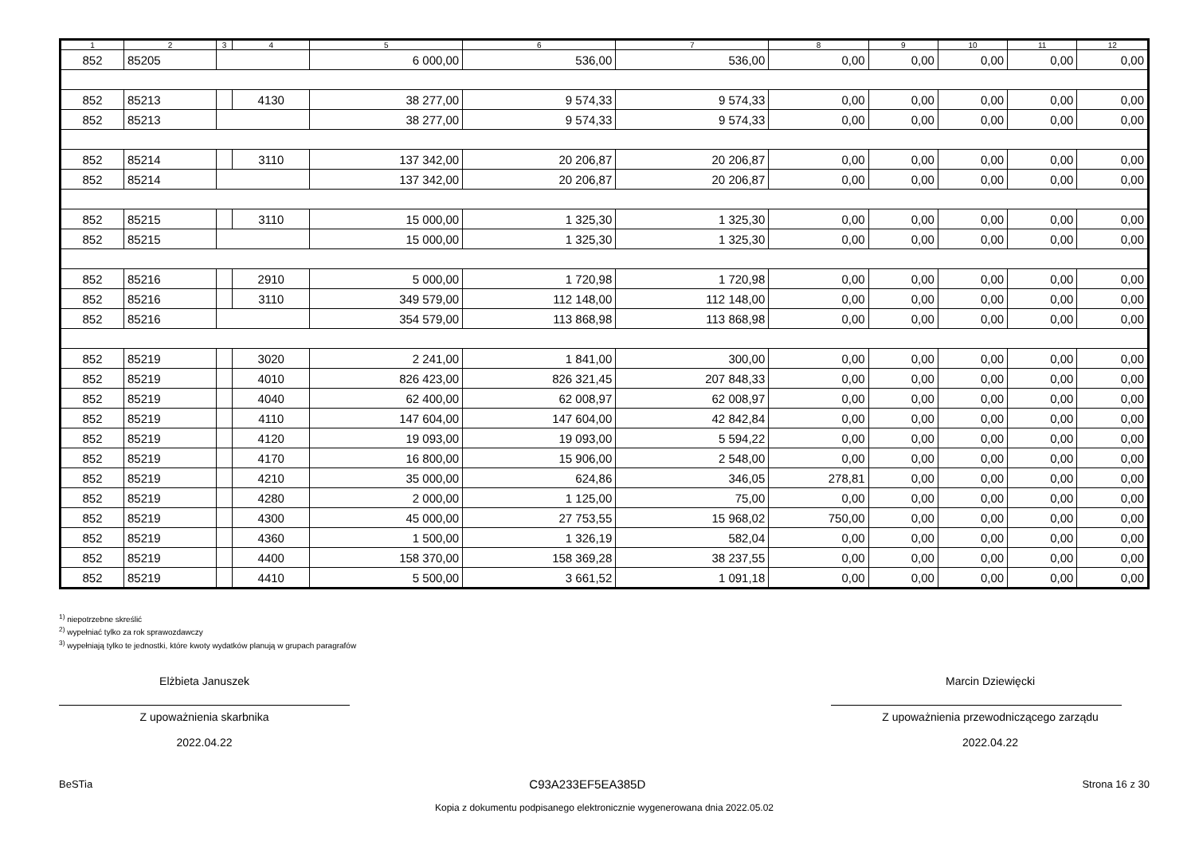| 1 | 2 | 3 | 4 | 5 | 6 | 7 | 8 | 9 | 10 | 11 | 12 |
| --- | --- | --- | --- | --- | --- | --- | --- | --- | --- | --- | --- |
| 852 | 85205 | | | 6 000,00 | 536,00 | 536,00 | 0,00 | 0,00 | 0,00 | 0,00 | 0,00 |
| 852 | 85213 | | 4130 | 38 277,00 | 9 574,33 | 9 574,33 | 0,00 | 0,00 | 0,00 | 0,00 | 0,00 |
| 852 | 85213 | | | 38 277,00 | 9 574,33 | 9 574,33 | 0,00 | 0,00 | 0,00 | 0,00 | 0,00 |
| 852 | 85214 | | 3110 | 137 342,00 | 20 206,87 | 20 206,87 | 0,00 | 0,00 | 0,00 | 0,00 | 0,00 |
| 852 | 85214 | | | 137 342,00 | 20 206,87 | 20 206,87 | 0,00 | 0,00 | 0,00 | 0,00 | 0,00 |
| 852 | 85215 | | 3110 | 15 000,00 | 1 325,30 | 1 325,30 | 0,00 | 0,00 | 0,00 | 0,00 | 0,00 |
| 852 | 85215 | | | 15 000,00 | 1 325,30 | 1 325,30 | 0,00 | 0,00 | 0,00 | 0,00 | 0,00 |
| 852 | 85216 | | 2910 | 5 000,00 | 1 720,98 | 1 720,98 | 0,00 | 0,00 | 0,00 | 0,00 | 0,00 |
| 852 | 85216 | | 3110 | 349 579,00 | 112 148,00 | 112 148,00 | 0,00 | 0,00 | 0,00 | 0,00 | 0,00 |
| 852 | 85216 | | | 354 579,00 | 113 868,98 | 113 868,98 | 0,00 | 0,00 | 0,00 | 0,00 | 0,00 |
| 852 | 85219 | | 3020 | 2 241,00 | 1 841,00 | 300,00 | 0,00 | 0,00 | 0,00 | 0,00 | 0,00 |
| 852 | 85219 | | 4010 | 826 423,00 | 826 321,45 | 207 848,33 | 0,00 | 0,00 | 0,00 | 0,00 | 0,00 |
| 852 | 85219 | | 4040 | 62 400,00 | 62 008,97 | 62 008,97 | 0,00 | 0,00 | 0,00 | 0,00 | 0,00 |
| 852 | 85219 | | 4110 | 147 604,00 | 147 604,00 | 42 842,84 | 0,00 | 0,00 | 0,00 | 0,00 | 0,00 |
| 852 | 85219 | | 4120 | 19 093,00 | 19 093,00 | 5 594,22 | 0,00 | 0,00 | 0,00 | 0,00 | 0,00 |
| 852 | 85219 | | 4170 | 16 800,00 | 15 906,00 | 2 548,00 | 0,00 | 0,00 | 0,00 | 0,00 | 0,00 |
| 852 | 85219 | | 4210 | 35 000,00 | 624,86 | 346,05 | 278,81 | 0,00 | 0,00 | 0,00 | 0,00 |
| 852 | 85219 | | 4280 | 2 000,00 | 1 125,00 | 75,00 | 0,00 | 0,00 | 0,00 | 0,00 | 0,00 |
| 852 | 85219 | | 4300 | 45 000,00 | 27 753,55 | 15 968,02 | 750,00 | 0,00 | 0,00 | 0,00 | 0,00 |
| 852 | 85219 | | 4360 | 1 500,00 | 1 326,19 | 582,04 | 0,00 | 0,00 | 0,00 | 0,00 | 0,00 |
| 852 | 85219 | | 4400 | 158 370,00 | 158 369,28 | 38 237,55 | 0,00 | 0,00 | 0,00 | 0,00 | 0,00 |
| 852 | 85219 | | 4410 | 5 500,00 | 3 661,52 | 1 091,18 | 0,00 | 0,00 | 0,00 | 0,00 | 0,00 |
<sup>1)</sup> niepotrzebne skreślić
<sup>2)</sup> wypełniać tylko za rok sprawozdawczy
<sup>3)</sup> wypełniają tylko te jednostki, które kwoty wydatków planują w grupach paragrafów
Elżbieta Januszek
Z upoważnienia skarbnika
2022.04.22
Marcin Dziewięcki
Z upoważnienia przewodniczącego zarządu
2022.04.22
BeSTia C93A233EF5EA385D Strona 16 z 30
Kopia z dokumentu podpisanego elektronicznie wygenerowana dnia 2022.05.02